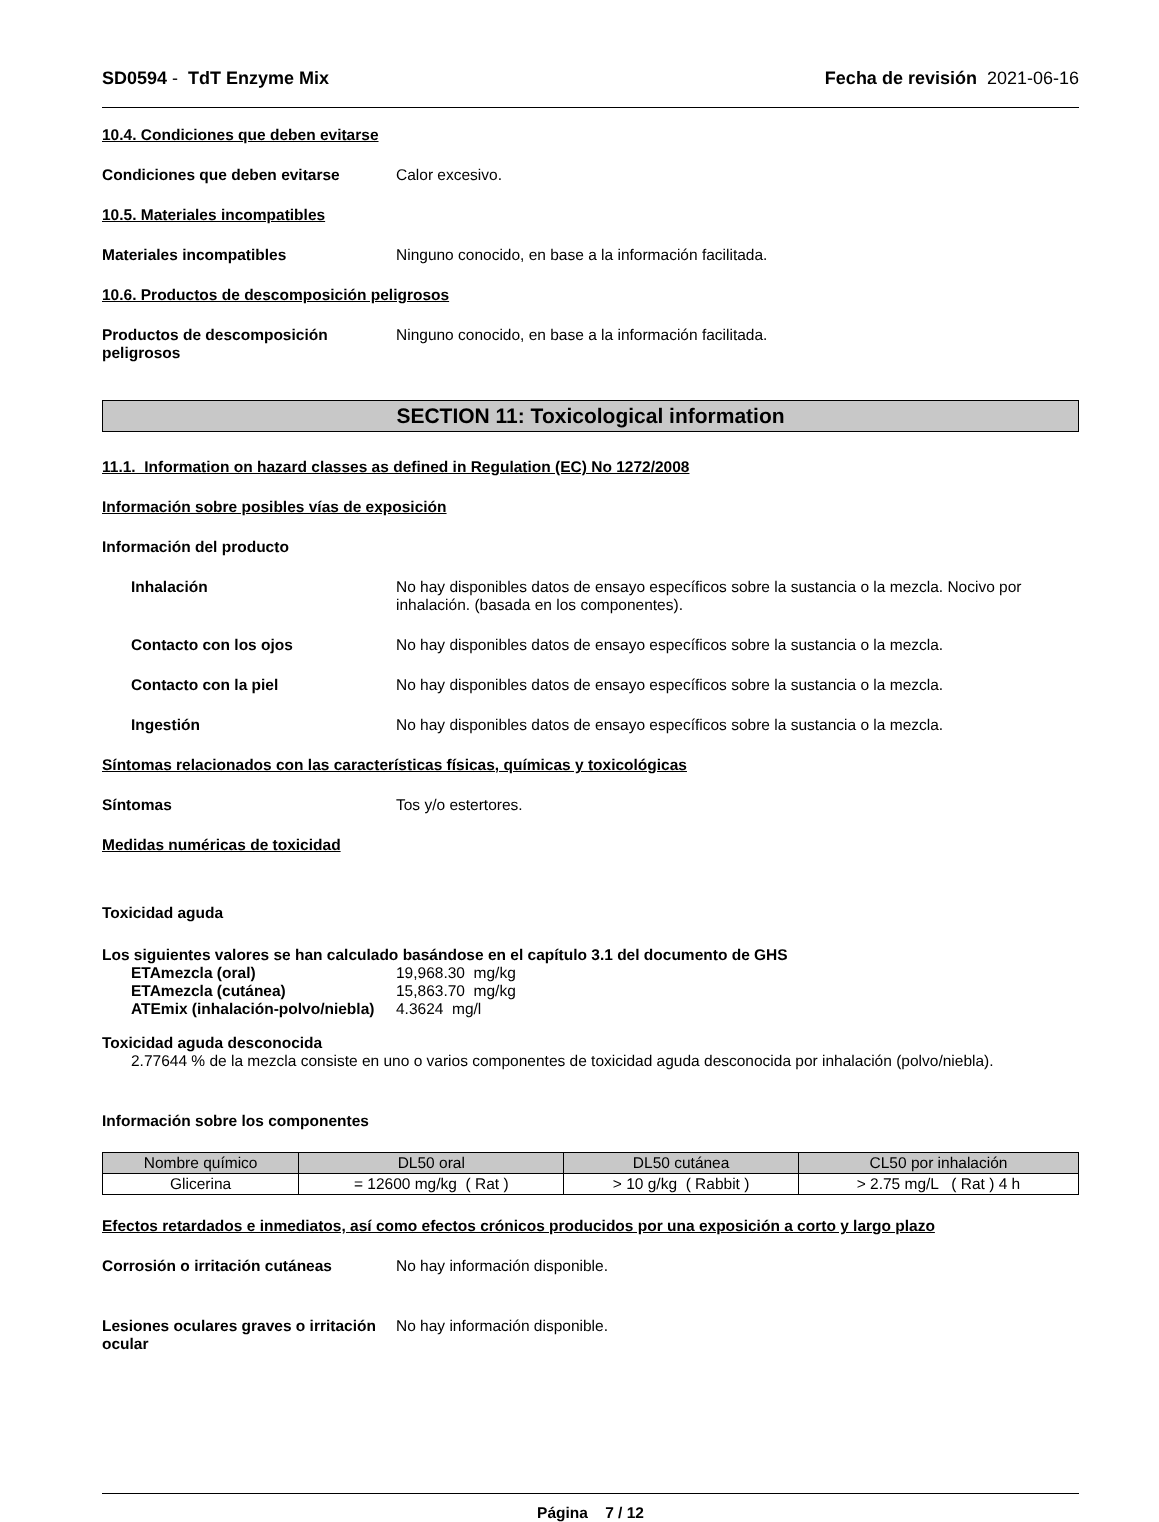SD0594 - TdT Enzyme Mix Fecha de revisión 2021-06-16
10.4. Condiciones que deben evitarse
Condiciones que deben evitarse Calor excesivo.
10.5. Materiales incompatibles
Materiales incompatibles Ninguno conocido, en base a la información facilitada.
10.6. Productos de descomposición peligrosos
Productos de descomposición peligrosos
Ninguno conocido, en base a la información facilitada.
SECTION 11: Toxicological information
11.1. Information on hazard classes as defined in Regulation (EC) No 1272/2008
Información sobre posibles vías de exposición
Información del producto
Inhalación No hay disponibles datos de ensayo específicos sobre la sustancia o la mezcla. Nocivo por inhalación. (basada en los componentes).
Contacto con los ojos No hay disponibles datos de ensayo específicos sobre la sustancia o la mezcla.
Contacto con la piel No hay disponibles datos de ensayo específicos sobre la sustancia o la mezcla.
Ingestión No hay disponibles datos de ensayo específicos sobre la sustancia o la mezcla.
Síntomas relacionados con las características físicas, químicas y toxicológicas
Síntomas Tos y/o estertores.
Medidas numéricas de toxicidad
Toxicidad aguda
Los siguientes valores se han calculado basándose en el capítulo 3.1 del documento de GHS
ETAmezcla (oral) 19,968.30 mg/kg
ETAmezcla (cutánea) 15,863.70 mg/kg
ATEmix (inhalación-polvo/niebla)
4.3624 mg/l
Toxicidad aguda desconocida
2.77644 % de la mezcla consiste en uno o varios componentes de toxicidad aguda desconocida por inhalación (polvo/niebla).
Información sobre los componentes
| Nombre químico | DL50 oral | DL50 cutánea | CL50 por inhalación |
| --- | --- | --- | --- |
| Glicerina | = 12600 mg/kg ( Rat ) | > 10 g/kg ( Rabbit ) | > 2.75 mg/L ( Rat ) 4 h |
Efectos retardados e inmediatos, así como efectos crónicos producidos por una exposición a corto y largo plazo
Corrosión o irritación cutáneas No hay información disponible.
Lesiones oculares graves o irritación ocular
No hay información disponible.
Página 7 / 12